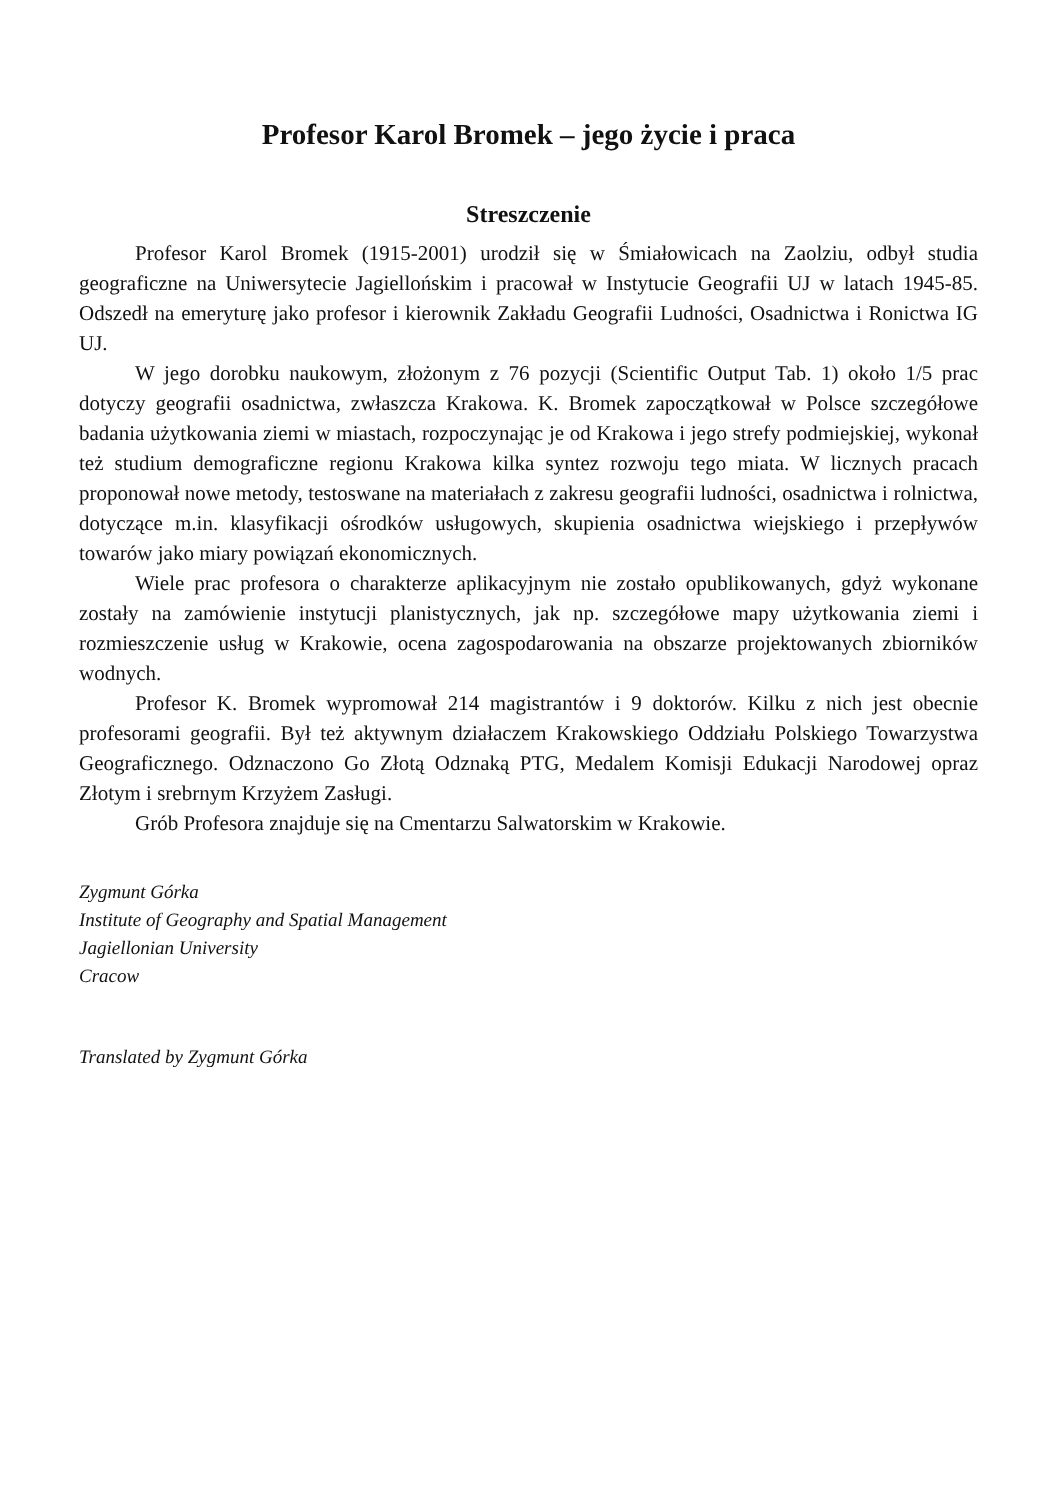Profesor Karol Bromek – jego życie i praca
Streszczenie
Profesor Karol Bromek (1915-2001) urodził się w Śmiałowicach na Zaolziu, odbył studia geograficzne na Uniwersytecie Jagiellońskim i pracował w Instytucie Geografii UJ w latach 1945-85. Odszedł na emeryturę jako profesor i kierownik Zakładu Geografii Ludności, Osadnictwa i Ronictwa IG UJ.
W jego dorobku naukowym, złożonym z 76 pozycji (Scientific Output Tab. 1) około 1/5 prac dotyczy geografii osadnictwa, zwłaszcza Krakowa. K. Bromek zapoczątkował w Polsce szczegółowe badania użytkowania ziemi w miastach, rozpoczynając je od Krakowa i jego strefy podmiejskiej, wykonał też studium demograficzne regionu Krakowa kilka syntez rozwoju tego miata. W licznych pracach proponował nowe metody, testoswane na materiałach z zakresu geografii ludności, osadnictwa i rolnictwa, dotyczące m.in. klasyfikacji ośrodków usługowych, skupienia osadnictwa wiejskiego i przepływów towarów jako miary powiązań ekonomicznych.
Wiele prac profesora o charakterze aplikacyjnym nie zostało opublikowanych, gdyż wykonane zostały na zamówienie instytucji planistycznych, jak np. szczegółowe mapy użytkowania ziemi i rozmieszczenie usług w Krakowie, ocena zagospodarowania na obszarze projektowanych zbiorników wodnych.
Profesor K. Bromek wypromował 214 magistrantów i 9 doktorów. Kilku z nich jest obecnie profesorami geografii. Był też aktywnym działaczem Krakowskiego Oddziału Polskiego Towarzystwa Geograficznego. Odznaczono Go Złotą Odznaką PTG, Medalem Komisji Edukacji Narodowej opraz Złotym i srebrnym Krzyżem Zasługi.
Grób Profesora znajduje się na Cmentarzu Salwatorskim w Krakowie.
Zygmunt Górka
Institute of Geography and Spatial Management
Jagiellonian University
Cracow
Translated by Zygmunt Górka